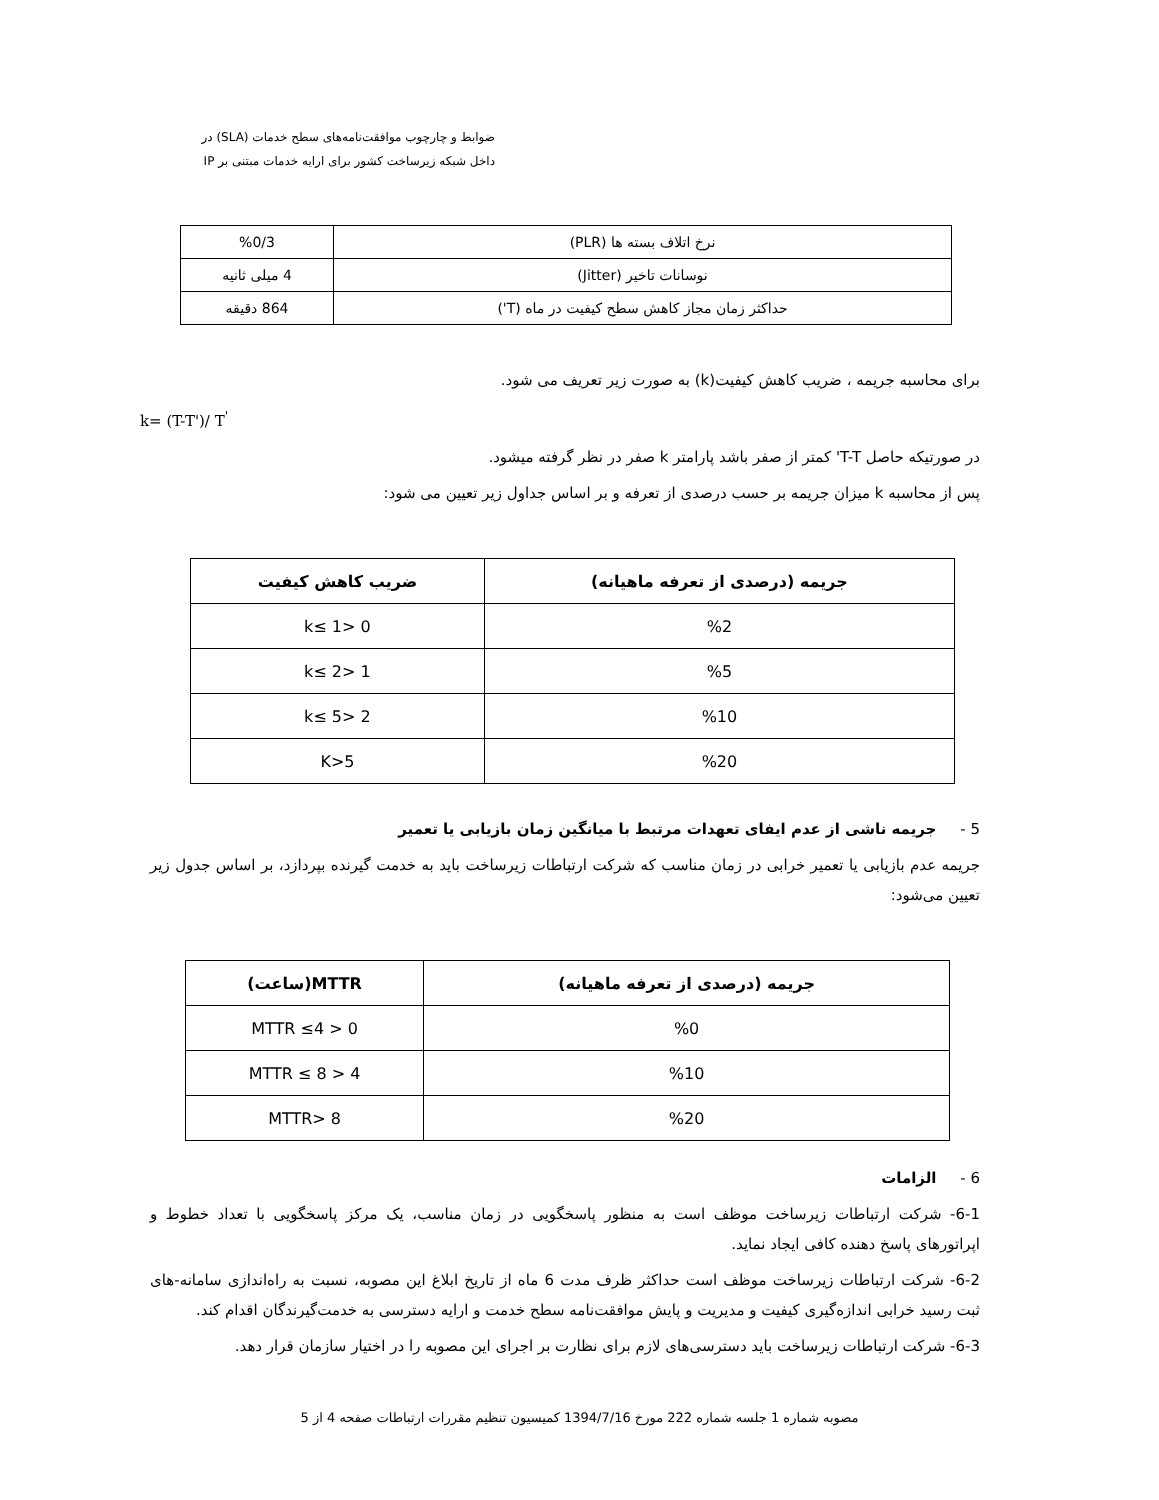ضوابط و چارچوب موافقت‌نامه‌های سطح خدمات (SLA) در
داخل شبکه زیرساخت کشور برای ارایه خدمات مبتنی بر IP
| نرخ اتلاف بسته ها (PLR) | %0/3 |
| نوسانات تاخیر (Jitter) | 4 میلی ثانیه |
| حداکثر زمان مجاز کاهش سطح کیفیت در ماه (T') | 864 دقیقه |
برای محاسبه جریمه ، ضریب کاهش کیفیت(k) به صورت زیر تعریف می شود.
k= (T-T')/ T<sup>'</sup>
در صورتیکه حاصل T-T' کمتر از صفر باشد پارامتر k صفر در نظر گرفته میشود.
پس از محاسبه k میزان جریمه بر حسب درصدی از تعرفه و بر اساس جداول زیر تعیین می شود:
| جریمه (درصدی از تعرفه ماهیانه) | ضریب کاهش کیفیت |
| --- | --- |
| %2 | 0 <k≤ 1 |
| %5 | 1 <k≤ 2 |
| %10 | 2 <k≤ 5 |
| %20 | K>5 |
5 - جریمه ناشی از عدم ایفای تعهدات مرتبط با میانگین زمان بازیابی یا تعمیر
جریمه عدم بازیابی یا تعمیر خرابی در زمان مناسب که شرکت ارتباطات زیرساخت باید به خدمت گیرنده بپردازد، بر اساس جدول زیر تعیین می‌شود:
| جریمه (درصدی از تعرفه ماهیانه) | MTTR(ساعت) |
| --- | --- |
| %0 | 0 < MTTR ≤4 |
| %10 | 4 < MTTR ≤ 8 |
| %20 | MTTR> 8 |
6 - الزامات
6-1- شرکت ارتباطات زیرساخت موظف است به منظور پاسخگویی در زمان مناسب، یک مرکز پاسخگویی با تعداد خطوط و اپراتورهای پاسخ دهنده کافی ایجاد نماید.
6-2- شرکت ارتباطات زیرساخت موظف است حداکثر ظرف مدت 6 ماه از تاریخ ابلاغ این مصوبه، نسبت به راه‌اندازی سامانه-های ثبت رسید خرابی اندازه‌گیری کیفیت و مدیریت و پایش موافقت‌نامه سطح خدمت و ارایه دسترسی به خدمت‌گیرندگان اقدام کند.
6-3- شرکت ارتباطات زیرساخت باید دسترسی‌های لازم برای نظارت بر اجرای این مصوبه را در اختیار سازمان قرار دهد.
مصوبه شماره 1 جلسه شماره 222 مورخ 1394/7/16 کمیسیون تنظیم مقررات ارتباطات صفحه 4 از 5